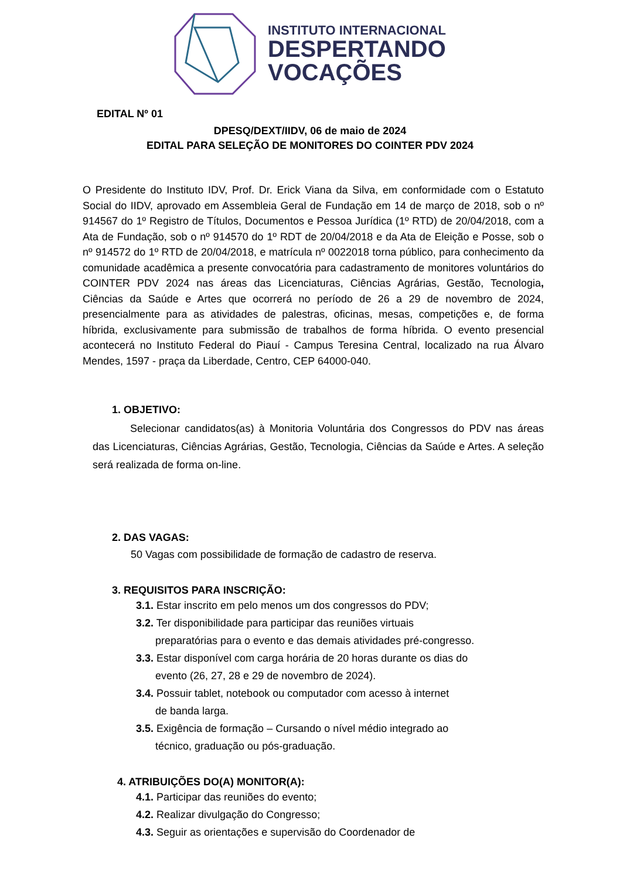INSTITUTO INTERNACIONAL
DESPERTANDO
VOCAÇÕES
EDITAL Nº 01
DPESQ/DEXT/IIDV, 06 de maio de 2024
EDITAL PARA SELEÇÃO DE MONITORES DO COINTER PDV 2024
O Presidente do Instituto IDV, Prof. Dr. Erick Viana da Silva, em conformidade com o Estatuto Social do IIDV, aprovado em Assembleia Geral de Fundação em 14 de março de 2018, sob o nº 914567 do 1º Registro de Títulos, Documentos e Pessoa Jurídica (1º RTD) de 20/04/2018, com a Ata de Fundação, sob o nº 914570 do 1º RDT de 20/04/2018 e da Ata de Eleição e Posse, sob o nº 914572 do 1º RTD de 20/04/2018, e matrícula nº 0022018 torna público, para conhecimento da comunidade acadêmica a presente convocatória para cadastramento de monitores voluntários do COINTER PDV 2024 nas áreas das Licenciaturas, Ciências Agrárias, Gestão, Tecnologia, Ciências da Saúde e Artes que ocorrerá no período de 26 a 29 de novembro de 2024, presencialmente para as atividades de palestras, oficinas, mesas, competições e, de forma híbrida, exclusivamente para submissão de trabalhos de forma híbrida. O evento presencial acontecerá no Instituto Federal do Piauí - Campus Teresina Central, localizado na rua Álvaro Mendes, 1597 - praça da Liberdade, Centro, CEP 64000-040.
1. OBJETIVO:
Selecionar candidatos(as) à Monitoria Voluntária dos Congressos do PDV nas áreas das Licenciaturas, Ciências Agrárias, Gestão, Tecnologia, Ciências da Saúde e Artes. A seleção será realizada de forma on-line.
2. DAS VAGAS:
50 Vagas com possibilidade de formação de cadastro de reserva.
3. REQUISITOS PARA INSCRIÇÃO:
3.1. Estar inscrito em pelo menos um dos congressos do PDV;
3.2. Ter disponibilidade para participar das reuniões virtuais
preparatórias para o evento e das demais atividades pré-congresso.
3.3. Estar disponível com carga horária de 20 horas durante os dias do
evento (26, 27, 28 e 29 de novembro de 2024).
3.4. Possuir tablet, notebook ou computador com acesso à internet
de banda larga.
3.5. Exigência de formação – Cursando o nível médio integrado ao
técnico, graduação ou pós-graduação.
4. ATRIBUIÇÕES DO(A) MONITOR(A):
4.1. Participar das reuniões do evento;
4.2. Realizar divulgação do Congresso;
4.3. Seguir as orientações e supervisão do Coordenador de